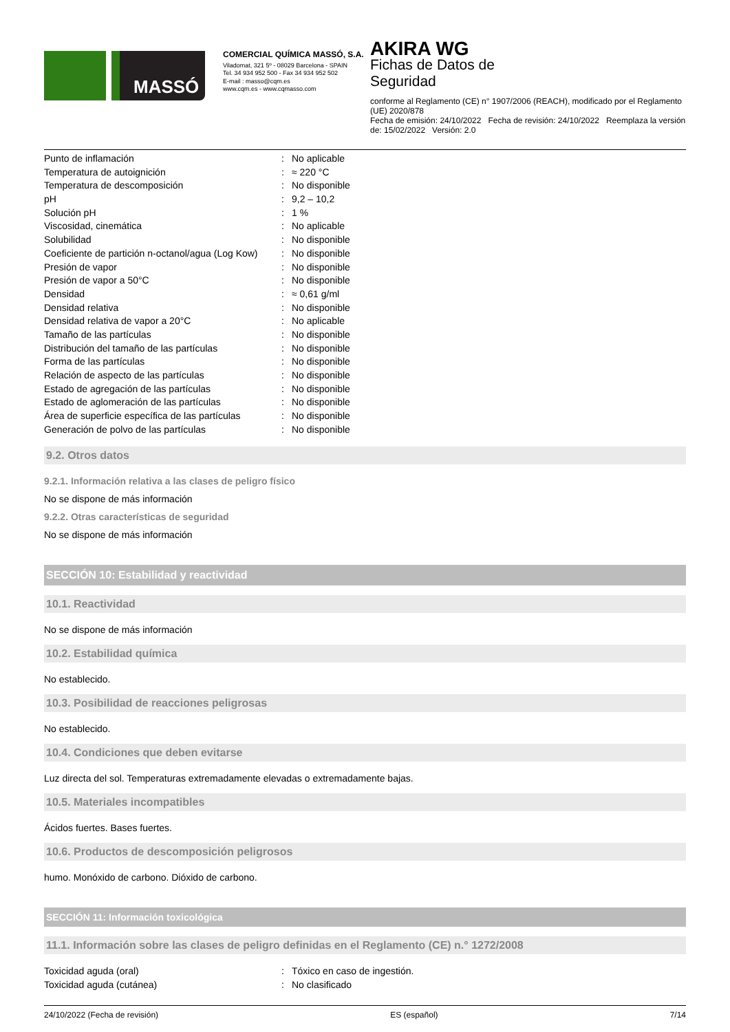MASSÓ
COMERCIAL QUÍMICA MASSÓ, S.A.
Viladomat, 321 5º - 08029 Barcelona - SPAIN
Tel. 34 934 952 500 - Fax 34 934 952 502
E-mail : masso@cqm.es
www.cqm.es - www.cqmasso.com
AKIRA WG
Fichas de Datos de
Seguridad
conforme al Reglamento (CE) n° 1907/2006 (REACH), modificado por el Reglamento (UE) 2020/878
Fecha de emisión: 24/10/2022 Fecha de revisión: 24/10/2022 Reemplaza la versión de: 15/02/2022 Versión: 2.0
| Punto de inflamación | : | No aplicable |
| Temperatura de autoignición | : | ≈ 220 °C |
| Temperatura de descomposición | : | No disponible |
| pH | : | 9,2 – 10,2 |
| Solución pH | : | 1 % |
| Viscosidad, cinemática | : | No aplicable |
| Solubilidad | : | No disponible |
| Coeficiente de partición n-octanol/agua (Log Kow) | : | No disponible |
| Presión de vapor | : | No disponible |
| Presión de vapor a 50°C | : | No disponible |
| Densidad | : | ≈ 0,61 g/ml |
| Densidad relativa | : | No disponible |
| Densidad relativa de vapor a 20°C | : | No aplicable |
| Tamaño de las partículas | : | No disponible |
| Distribución del tamaño de las partículas | : | No disponible |
| Forma de las partículas | : | No disponible |
| Relación de aspecto de las partículas | : | No disponible |
| Estado de agregación de las partículas | : | No disponible |
| Estado de aglomeración de las partículas | : | No disponible |
| Área de superficie específica de las partículas | : | No disponible |
| Generación de polvo de las partículas | : | No disponible |
9.2. Otros datos
9.2.1. Información relativa a las clases de peligro físico
No se dispone de más información
9.2.2. Otras características de seguridad
No se dispone de más información
SECCIÓN 10: Estabilidad y reactividad
10.1. Reactividad
No se dispone de más información
10.2. Estabilidad química
No establecido.
10.3. Posibilidad de reacciones peligrosas
No establecido.
10.4. Condiciones que deben evitarse
Luz directa del sol. Temperaturas extremadamente elevadas o extremadamente bajas.
10.5. Materiales incompatibles
Ácidos fuertes. Bases fuertes.
10.6. Productos de descomposición peligrosos
humo. Monóxido de carbono. Dióxido de carbono.
SECCIÓN 11: Información toxicológica
11.1. Información sobre las clases de peligro definidas en el Reglamento (CE) n.° 1272/2008
| Toxicidad aguda (oral) | : | Tóxico en caso de ingestión. |
| Toxicidad aguda (cutánea) | : | No clasificado |
24/10/2022 (Fecha de revisión) ES (español) 7/14